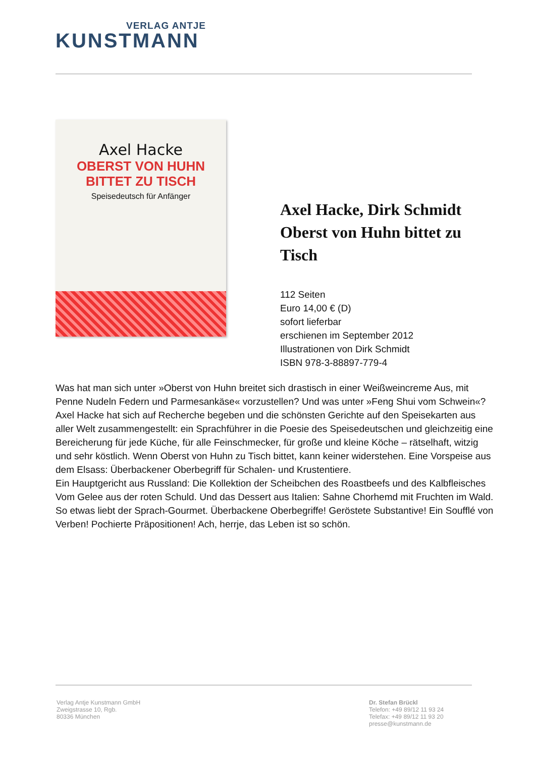VERLAG ANTJE
KUNSTMANN
Axel Hacke
OBERST VON HUHN
BITTET ZU TISCH
Speisedeutsch für Anfänger
Axel Hacke, Dirk Schmidt Oberst von Huhn bittet zu Tisch
112 Seiten
Euro 14,00 € (D)
sofort lieferbar
erschienen im September 2012
Illustrationen von Dirk Schmidt
ISBN 978-3-88897-779-4
Was hat man sich unter »Oberst von Huhn breitet sich drastisch in einer Weißweincreme Aus, mit Penne Nudeln Federn und Parmesankäse« vorzustellen? Und was unter »Feng Shui vom Schwein«?
Axel Hacke hat sich auf Recherche begeben und die schönsten Gerichte auf den Speisekarten aus aller Welt zusammengestellt: ein Sprachführer in die Poesie des Speisedeutschen und gleichzeitig eine Bereicherung für jede Küche, für alle Feinschmecker, für große und kleine Köche – rätselhaft, witzig und sehr köstlich. Wenn Oberst von Huhn zu Tisch bittet, kann keiner widerstehen. Eine Vorspeise aus dem Elsass: Überbackener Oberbegriff für Schalen- und Krustentiere.
Ein Hauptgericht aus Russland: Die Kollektion der Scheibchen des Roastbeefs und des Kalbfleisches
Vom Gelee aus der roten Schuld. Und das Dessert aus Italien: Sahne Chorhemd mit Fruchten im Wald.
So etwas liebt der Sprach-Gourmet. Überbackene Oberbegriffe! Geröstete Substantive! Ein Soufflé von Verben! Pochierte Präpositionen! Ach, herrje, das Leben ist so schön.
Verlag Antje Kunstmann GmbH
Zweigstrasse 10, Rgb.
80336 München
Dr. Stefan Brückl
Telefon: +49 89/12 11 93 24
Telefax: +49 89/12 11 93 20
presse@kunstmann.de